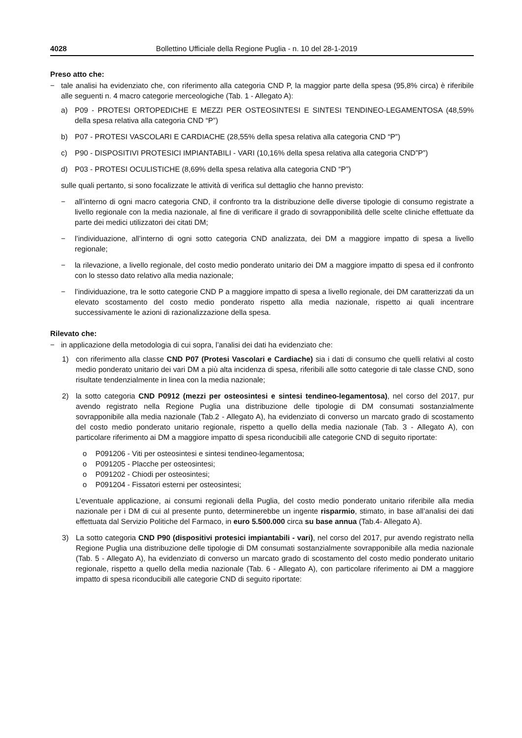4028 Bollettino Ufficiale della Regione Puglia - n. 10 del 28-1-2019
Preso atto che:
− tale analisi ha evidenziato che, con riferimento alla categoria CND P, la maggior parte della spesa (95,8% circa) è riferibile alle seguenti n. 4 macro categorie merceologiche (Tab. 1 - Allegato A):
a) P09 - PROTESI ORTOPEDICHE E MEZZI PER OSTEOSINTESI E SINTESI TENDINEO-LEGAMENTOSA (48,59% della spesa relativa alla categoria CND “P”)
b) P07 - PROTESI VASCOLARI E CARDIACHE (28,55% della spesa relativa alla categoria CND “P”)
c) P90 - DISPOSITIVI PROTESICI IMPIANTABILI - VARI (10,16% della spesa relativa alla categoria CND”P”)
d) P03 - PROTESI OCULISTICHE (8,69% della spesa relativa alla categoria CND “P”)
sulle quali pertanto, si sono focalizzate le attività di verifica sul dettaglio che hanno previsto:
− all’interno di ogni macro categoria CND, il confronto tra la distribuzione delle diverse tipologie di consumo registrate a livello regionale con la media nazionale, al fine di verificare il grado di sovrapponibilità delle scelte cliniche effettuate da parte dei medici utilizzatori dei citati DM;
− l’individuazione, all’interno di ogni sotto categoria CND analizzata, dei DM a maggiore impatto di spesa a livello regionale;
− la rilevazione, a livello regionale, del costo medio ponderato unitario dei DM a maggiore impatto di spesa ed il confronto con lo stesso dato relativo alla media nazionale;
− l’individuazione, tra le sotto categorie CND P a maggiore impatto di spesa a livello regionale, dei DM caratterizzati da un elevato scostamento del costo medio ponderato rispetto alla media nazionale, rispetto ai quali incentrare successivamente le azioni di razionalizzazione della spesa.
Rilevato che:
− in applicazione della metodologia di cui sopra, l’analisi dei dati ha evidenziato che:
1) con riferimento alla classe CND P07 (Protesi Vascolari e Cardiache) sia i dati di consumo che quelli relativi al costo medio ponderato unitario dei vari DM a più alta incidenza di spesa, riferibili alle sotto categorie di tale classe CND, sono risultate tendenzialmente in linea con la media nazionale;
2) la sotto categoria CND P0912 (mezzi per osteosintesi e sintesi tendineo-legamentosa), nel corso del 2017, pur avendo registrato nella Regione Puglia una distribuzione delle tipologie di DM consumati sostanzialmente sovrapponibile alla media nazionale (Tab.2 - Allegato A), ha evidenziato di converso un marcato grado di scostamento del costo medio ponderato unitario regionale, rispetto a quello della media nazionale (Tab. 3 - Allegato A), con particolare riferimento ai DM a maggiore impatto di spesa riconducibili alle categorie CND di seguito riportate:
o P091206 - Viti per osteosintesi e sintesi tendineo-legamentosa;
o P091205 - Placche per osteosintesi;
o P091202 - Chiodi per osteosintesi;
o P091204 - Fissatori esterni per osteosintesi;
L’eventuale applicazione, ai consumi regionali della Puglia, del costo medio ponderato unitario riferibile alla media nazionale per i DM di cui al presente punto, determinerebbe un ingente risparmio, stimato, in base all’analisi dei dati effettuata dal Servizio Politiche del Farmaco, in euro 5.500.000 circa su base annua (Tab.4- Allegato A).
3) La sotto categoria CND P90 (dispositivi protesici impiantabili - vari), nel corso del 2017, pur avendo registrato nella Regione Puglia una distribuzione delle tipologie di DM consumati sostanzialmente sovrapponibile alla media nazionale (Tab. 5 - Allegato A), ha evidenziato di converso un marcato grado di scostamento del costo medio ponderato unitario regionale, rispetto a quello della media nazionale (Tab. 6 - Allegato A), con particolare riferimento ai DM a maggiore impatto di spesa riconducibili alle categorie CND di seguito riportate: